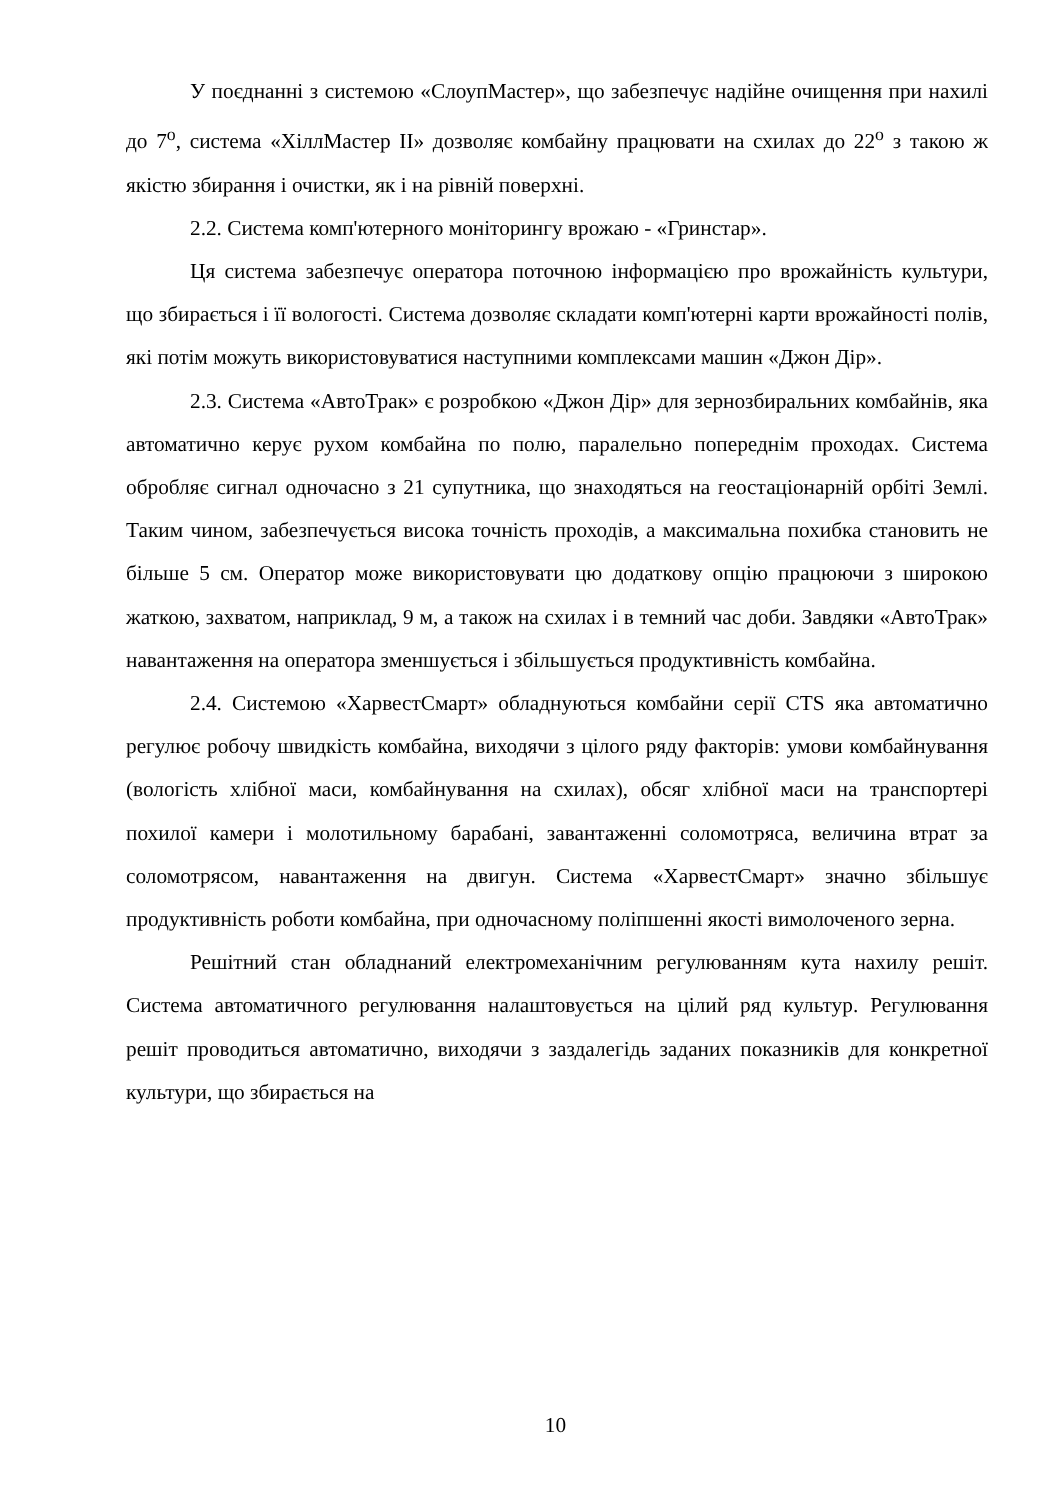У поєднанні з системою «СлоупМастер», що забезпечує надійне очищення при нахилі до 7<sup>о</sup>, система «ХіллМастер ІІ» дозволяє комбайну працювати на схилах до 22<sup>о</sup> з такою ж якістю збирання і очистки, як і на рівній поверхні.
2.2. Система комп'ютерного моніторингу врожаю - «Гринстар».
Ця система забезпечує оператора поточною інформацією про врожайність культури, що збирається і її вологості. Система дозволяє складати комп'ютерні карти врожайності полів, які потім можуть використовуватися наступними комплексами машин «Джон Дір».
2.3. Система «АвтоТрак» є розробкою «Джон Дір» для зернозбиральних комбайнів, яка автоматично керує рухом комбайна по полю, паралельно попереднім проходах. Система обробляє сигнал одночасно з 21 супутника, що знаходяться на геостаціонарній орбіті Землі. Таким чином, забезпечується висока точність проходів, а максимальна похибка становить не більше 5 см. Оператор може використовувати цю додаткову опцію працюючи з широкою жаткою, захватом, наприклад, 9 м, а також на схилах і в темний час доби. Завдяки «АвтоТрак» навантаження на оператора зменшується і збільшується продуктивність комбайна.
2.4. Системою «ХарвестСмарт» обладнуються комбайни серії CTS яка автоматично регулює робочу швидкість комбайна, виходячи з цілого ряду факторів: умови комбайнування (вологість хлібної маси, комбайнування на схилах), обсяг хлібної маси на транспортері похилої камери і молотильному барабані, завантаженні соломотряса, величина втрат за соломотрясом, навантаження на двигун. Система «ХарвестСмарт» значно збільшує продуктивність роботи комбайна, при одночасному поліпшенні якості вимолоченого зерна.
Решітний стан обладнаний електромеханічним регулюванням кута нахилу решіт. Система автоматичного регулювання налаштовується на цілий ряд культур. Регулювання решіт проводиться автоматично, виходячи з заздалегідь заданих показників для конкретної культури, що збирається на
10